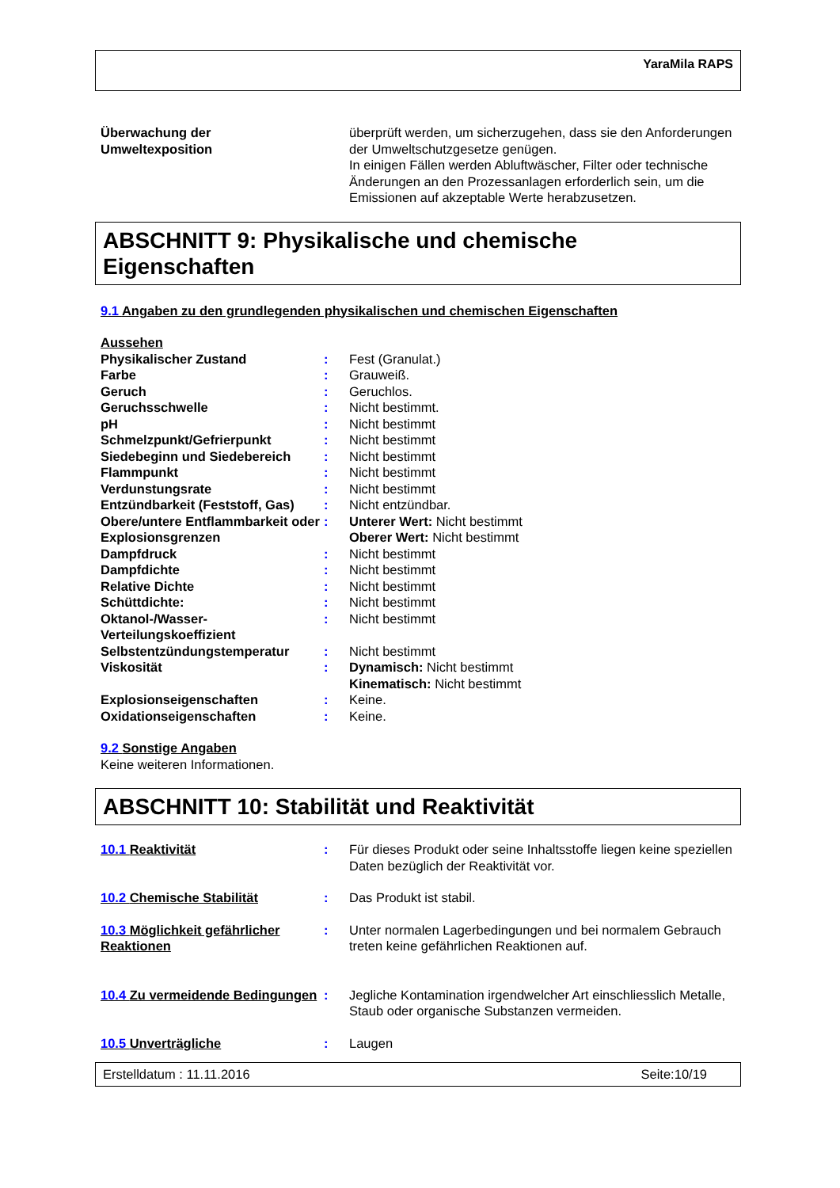YaraMila RAPS
| Überwachung der Umweltexposition | | überprüft werden, um sicherzugehen, dass sie den Anforderungen der Umweltschutzgesetze genügen. In einigen Fällen werden Abluftwäscher, Filter oder technische Änderungen an den Prozessanlagen erforderlich sein, um die Emissionen auf akzeptable Werte herabzusetzen. |
ABSCHNITT 9: Physikalische und chemische Eigenschaften
9.1 Angaben zu den grundlegenden physikalischen und chemischen Eigenschaften
Aussehen
| Physikalischer Zustand | : | Fest (Granulat.) |
| Farbe | : | Grauweiß. |
| Geruch | : | Geruchlos. |
| Geruchsschwelle | : | Nicht bestimmt. |
| pH | : | Nicht bestimmt |
| Schmelzpunkt/Gefrierpunkt | : | Nicht bestimmt |
| Siedebeginn und Siedebereich | : | Nicht bestimmt |
| Flammpunkt | : | Nicht bestimmt |
| Verdunstungsrate | : | Nicht bestimmt |
| Entzündbarkeit (Feststoff, Gas) | : | Nicht entzündbar. |
| Obere/untere Entflammbarkeit oder Explosionsgrenzen | : | Unterer Wert: Nicht bestimmt Oberer Wert: Nicht bestimmt |
| Dampfdruck | : | Nicht bestimmt |
| Dampfdichte | : | Nicht bestimmt |
| Relative Dichte | : | Nicht bestimmt |
| Schüttdichte: | : | Nicht bestimmt |
| Oktanol-/Wasser-Verteilungskoeffizient | : | Nicht bestimmt |
| Selbstentzündungstemperatur | : | Nicht bestimmt |
| Viskosität | : | Dynamisch: Nicht bestimmt Kinematisch: Nicht bestimmt |
| Explosionseigenschaften | : | Keine. |
| Oxidationseigenschaften | : | Keine. |
9.2 Sonstige Angaben
Keine weiteren Informationen.
ABSCHNITT 10: Stabilität und Reaktivität
| 10.1 Reaktivität | : | Für dieses Produkt oder seine Inhaltsstoffe liegen keine speziellen Daten bezüglich der Reaktivität vor. |
| 10.2 Chemische Stabilität | : | Das Produkt ist stabil. |
| 10.3 Möglichkeit gefährlicher Reaktionen | : | Unter normalen Lagerbedingungen und bei normalem Gebrauch treten keine gefährlichen Reaktionen auf. |
| 10.4 Zu vermeidende Bedingungen | : | Jegliche Kontamination irgendwelcher Art einschliesslich Metalle, Staub oder organische Substanzen vermeiden. |
| 10.5 Unverträgliche | : | Laugen |
Erstelldatum : 11.11.2016 Seite:10/19